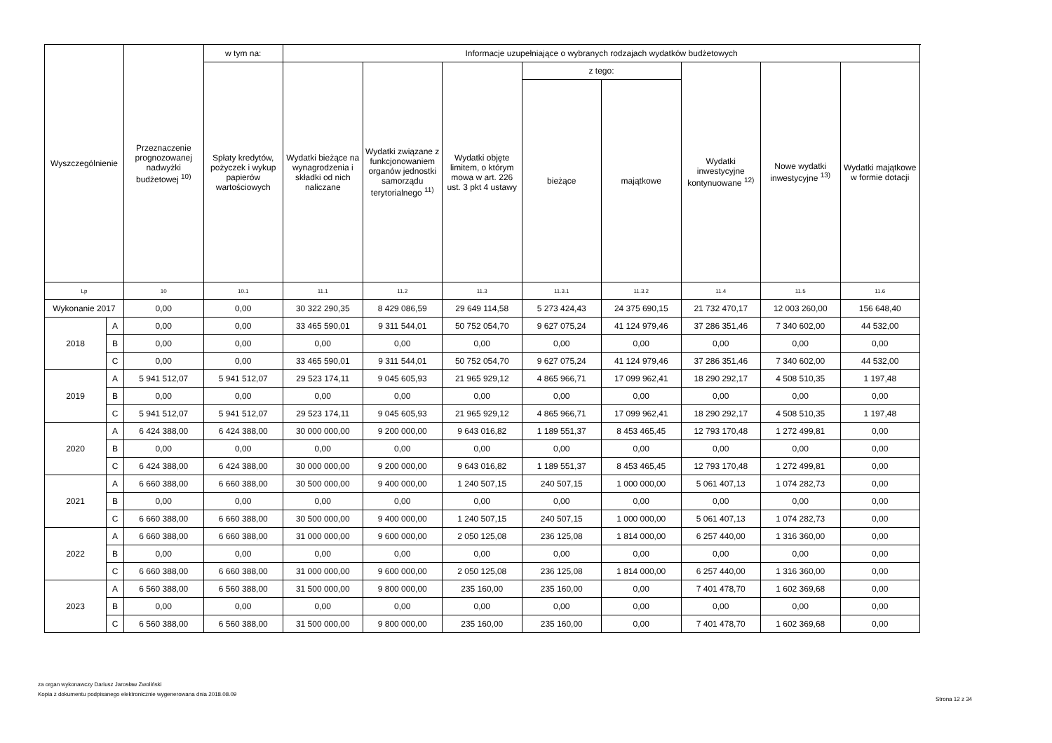| Wyszczególnienie | | Przeznaczenie prognozowanej nadwyżki budżetowej <sup>10)</sup> | w tym na: | Informacje uzupełniające o wybranych rodzajach wydatków budżetowych | | | | | | | |
| --- | --- | --- | --- | --- | --- | --- | --- | --- | --- | --- | --- |
| | | | Spłaty kredytów, pożyczek i wykup papierów wartościowych | Wydatki bieżące na wynagrodzenia i składki od nich naliczane | Wydatki związane z funkcjonowaniem organów jednostki samorządu terytorialnego <sup>11)</sup> | Wydatki objęte limitem, o którym mowa w art. 226 ust. 3 pkt 4 ustawy | z tego: | | Wydatki inwestycyjne kontynuowane <sup>12)</sup> | Nowe wydatki inwestycyjne <sup>13)</sup> | Wydatki majątkowe w formie dotacji |
| | | | | | | | bieżące | majątkowe | | | |
| Lp | | 10 | 10.1 | 11.1 | 11.2 | 11.3 | 11.3.1 | 11.3.2 | 11.4 | 11.5 | 11.6 |
| Wykonanie 2017 | | 0,00 | 0,00 | 30 322 290,35 | 8 429 086,59 | 29 649 114,58 | 5 273 424,43 | 24 375 690,15 | 21 732 470,17 | 12 003 260,00 | 156 648,40 |
| 2018 | A | 0,00 | 0,00 | 33 465 590,01 | 9 311 544,01 | 50 752 054,70 | 9 627 075,24 | 41 124 979,46 | 37 286 351,46 | 7 340 602,00 | 44 532,00 |
| | B | 0,00 | 0,00 | 0,00 | 0,00 | 0,00 | 0,00 | 0,00 | 0,00 | 0,00 | 0,00 |
| | C | 0,00 | 0,00 | 33 465 590,01 | 9 311 544,01 | 50 752 054,70 | 9 627 075,24 | 41 124 979,46 | 37 286 351,46 | 7 340 602,00 | 44 532,00 |
| 2019 | A | 5 941 512,07 | 5 941 512,07 | 29 523 174,11 | 9 045 605,93 | 21 965 929,12 | 4 865 966,71 | 17 099 962,41 | 18 290 292,17 | 4 508 510,35 | 1 197,48 |
| | B | 0,00 | 0,00 | 0,00 | 0,00 | 0,00 | 0,00 | 0,00 | 0,00 | 0,00 | 0,00 |
| | C | 5 941 512,07 | 5 941 512,07 | 29 523 174,11 | 9 045 605,93 | 21 965 929,12 | 4 865 966,71 | 17 099 962,41 | 18 290 292,17 | 4 508 510,35 | 1 197,48 |
| 2020 | A | 6 424 388,00 | 6 424 388,00 | 30 000 000,00 | 9 200 000,00 | 9 643 016,82 | 1 189 551,37 | 8 453 465,45 | 12 793 170,48 | 1 272 499,81 | 0,00 |
| | B | 0,00 | 0,00 | 0,00 | 0,00 | 0,00 | 0,00 | 0,00 | 0,00 | 0,00 | 0,00 |
| | C | 6 424 388,00 | 6 424 388,00 | 30 000 000,00 | 9 200 000,00 | 9 643 016,82 | 1 189 551,37 | 8 453 465,45 | 12 793 170,48 | 1 272 499,81 | 0,00 |
| 2021 | A | 6 660 388,00 | 6 660 388,00 | 30 500 000,00 | 9 400 000,00 | 1 240 507,15 | 240 507,15 | 1 000 000,00 | 5 061 407,13 | 1 074 282,73 | 0,00 |
| | B | 0,00 | 0,00 | 0,00 | 0,00 | 0,00 | 0,00 | 0,00 | 0,00 | 0,00 | 0,00 |
| | C | 6 660 388,00 | 6 660 388,00 | 30 500 000,00 | 9 400 000,00 | 1 240 507,15 | 240 507,15 | 1 000 000,00 | 5 061 407,13 | 1 074 282,73 | 0,00 |
| 2022 | A | 6 660 388,00 | 6 660 388,00 | 31 000 000,00 | 9 600 000,00 | 2 050 125,08 | 236 125,08 | 1 814 000,00 | 6 257 440,00 | 1 316 360,00 | 0,00 |
| | B | 0,00 | 0,00 | 0,00 | 0,00 | 0,00 | 0,00 | 0,00 | 0,00 | 0,00 | 0,00 |
| | C | 6 660 388,00 | 6 660 388,00 | 31 000 000,00 | 9 600 000,00 | 2 050 125,08 | 236 125,08 | 1 814 000,00 | 6 257 440,00 | 1 316 360,00 | 0,00 |
| 2023 | A | 6 560 388,00 | 6 560 388,00 | 31 500 000,00 | 9 800 000,00 | 235 160,00 | 235 160,00 | 0,00 | 7 401 478,70 | 1 602 369,68 | 0,00 |
| | B | 0,00 | 0,00 | 0,00 | 0,00 | 0,00 | 0,00 | 0,00 | 0,00 | 0,00 | 0,00 |
| | C | 6 560 388,00 | 6 560 388,00 | 31 500 000,00 | 9 800 000,00 | 235 160,00 | 235 160,00 | 0,00 | 7 401 478,70 | 1 602 369,68 | 0,00 |
za organ wykonawczy Dariusz Jarosław Zwoliński
Kopia z dokumentu podpisanego elektronicznie wygenerowana dnia 2018.08.09
Strona 12 z 34